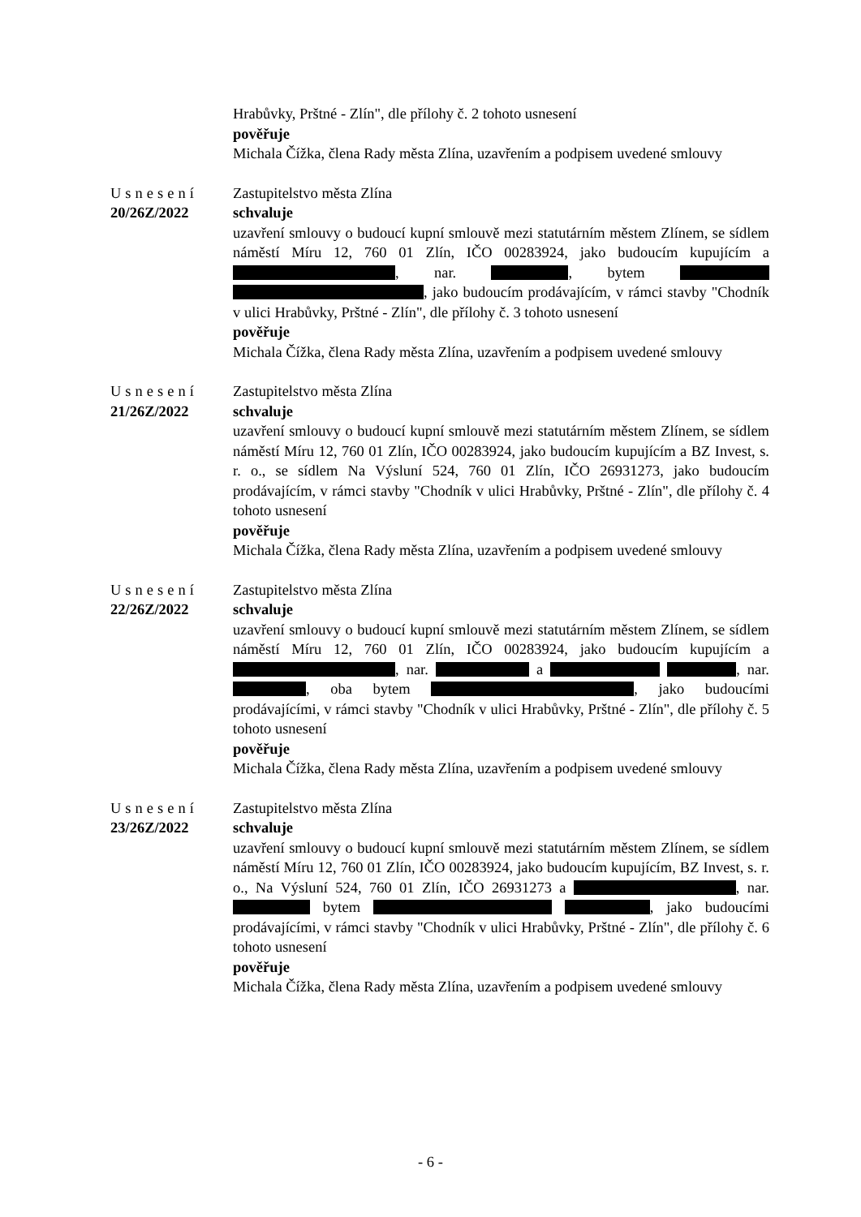Hrabůvky, Prštné - Zlín", dle přílohy č. 2 tohoto usnesení
pověřuje
Michala Čížka, člena Rady města Zlína, uzavřením a podpisem uvedené smlouvy
Usnesení
20/26Z/2022
Zastupitelstvo města Zlína
schvaluje
uzavření smlouvy o budoucí kupní smlouvě mezi statutárním městem Zlínem, se sídlem náměstí Míru 12, 760 01 Zlín, IČO 00283924, jako budoucím kupujícím a , nar. , bytem , jako budoucím prodávajícím, v rámci stavby "Chodník v ulici Hrabůvky, Prštné - Zlín", dle přílohy č. 3 tohoto usnesení
pověřuje
Michala Čížka, člena Rady města Zlína, uzavřením a podpisem uvedené smlouvy
Usnesení
21/26Z/2022
Zastupitelstvo města Zlína
schvaluje
uzavření smlouvy o budoucí kupní smlouvě mezi statutárním městem Zlínem, se sídlem náměstí Míru 12, 760 01 Zlín, IČO 00283924, jako budoucím kupujícím a BZ Invest, s. r. o., se sídlem Na Výsluní 524, 760 01 Zlín, IČO 26931273, jako budoucím prodávajícím, v rámci stavby "Chodník v ulici Hrabůvky, Prštné - Zlín", dle přílohy č. 4 tohoto usnesení
pověřuje
Michala Čížka, člena Rady města Zlína, uzavřením a podpisem uvedené smlouvy
Usnesení
22/26Z/2022
Zastupitelstvo města Zlína
schvaluje
uzavření smlouvy o budoucí kupní smlouvě mezi statutárním městem Zlínem, se sídlem náměstí Míru 12, 760 01 Zlín, IČO 00283924, jako budoucím kupujícím a , nar. a , nar. , oba bytem , jako budoucími prodávajícími, v rámci stavby "Chodník v ulici Hrabůvky, Prštné - Zlín", dle přílohy č. 5 tohoto usnesení
pověřuje
Michala Čížka, člena Rady města Zlína, uzavřením a podpisem uvedené smlouvy
Usnesení
23/26Z/2022
Zastupitelstvo města Zlína
schvaluje
uzavření smlouvy o budoucí kupní smlouvě mezi statutárním městem Zlínem, se sídlem náměstí Míru 12, 760 01 Zlín, IČO 00283924, jako budoucím kupujícím, BZ Invest, s. r. o., Na Výsluní 524, 760 01 Zlín, IČO 26931273 a , nar. bytem , jako budoucími prodávajícími, v rámci stavby "Chodník v ulici Hrabůvky, Prštné - Zlín", dle přílohy č. 6 tohoto usnesení
pověřuje
Michala Čížka, člena Rady města Zlína, uzavřením a podpisem uvedené smlouvy
- 6 -